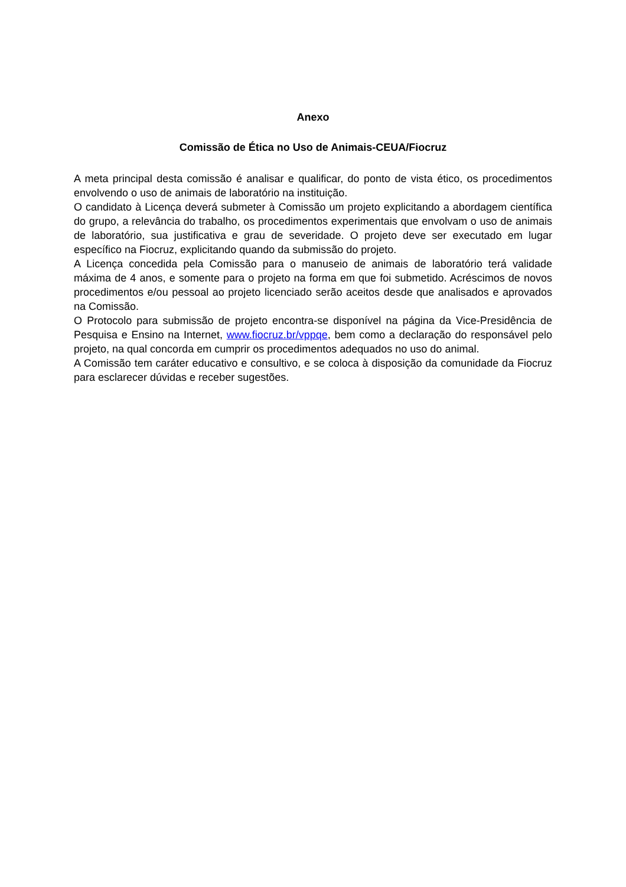Anexo
Comissão de Ética no Uso de Animais-CEUA/Fiocruz
A meta principal desta comissão é analisar e qualificar, do ponto de vista ético, os procedimentos envolvendo o uso de animais de laboratório na instituição.
O candidato à Licença deverá submeter à Comissão um projeto explicitando a abordagem científica do grupo, a relevância do trabalho, os procedimentos experimentais que envolvam o uso de animais de laboratório, sua justificativa e grau de severidade. O projeto deve ser executado em lugar específico na Fiocruz, explicitando quando da submissão do projeto.
A Licença concedida pela Comissão para o manuseio de animais de laboratório terá validade máxima de 4 anos, e somente para o projeto na forma em que foi submetido. Acréscimos de novos procedimentos e/ou pessoal ao projeto licenciado serão aceitos desde que analisados e aprovados na Comissão.
O Protocolo para submissão de projeto encontra-se disponível na página da Vice-Presidência de Pesquisa e Ensino na Internet, www.fiocruz.br/vppqe, bem como a declaração do responsável pelo projeto, na qual concorda em cumprir os procedimentos adequados no uso do animal.
A Comissão tem caráter educativo e consultivo, e se coloca à disposição da comunidade da Fiocruz para esclarecer dúvidas e receber sugestões.